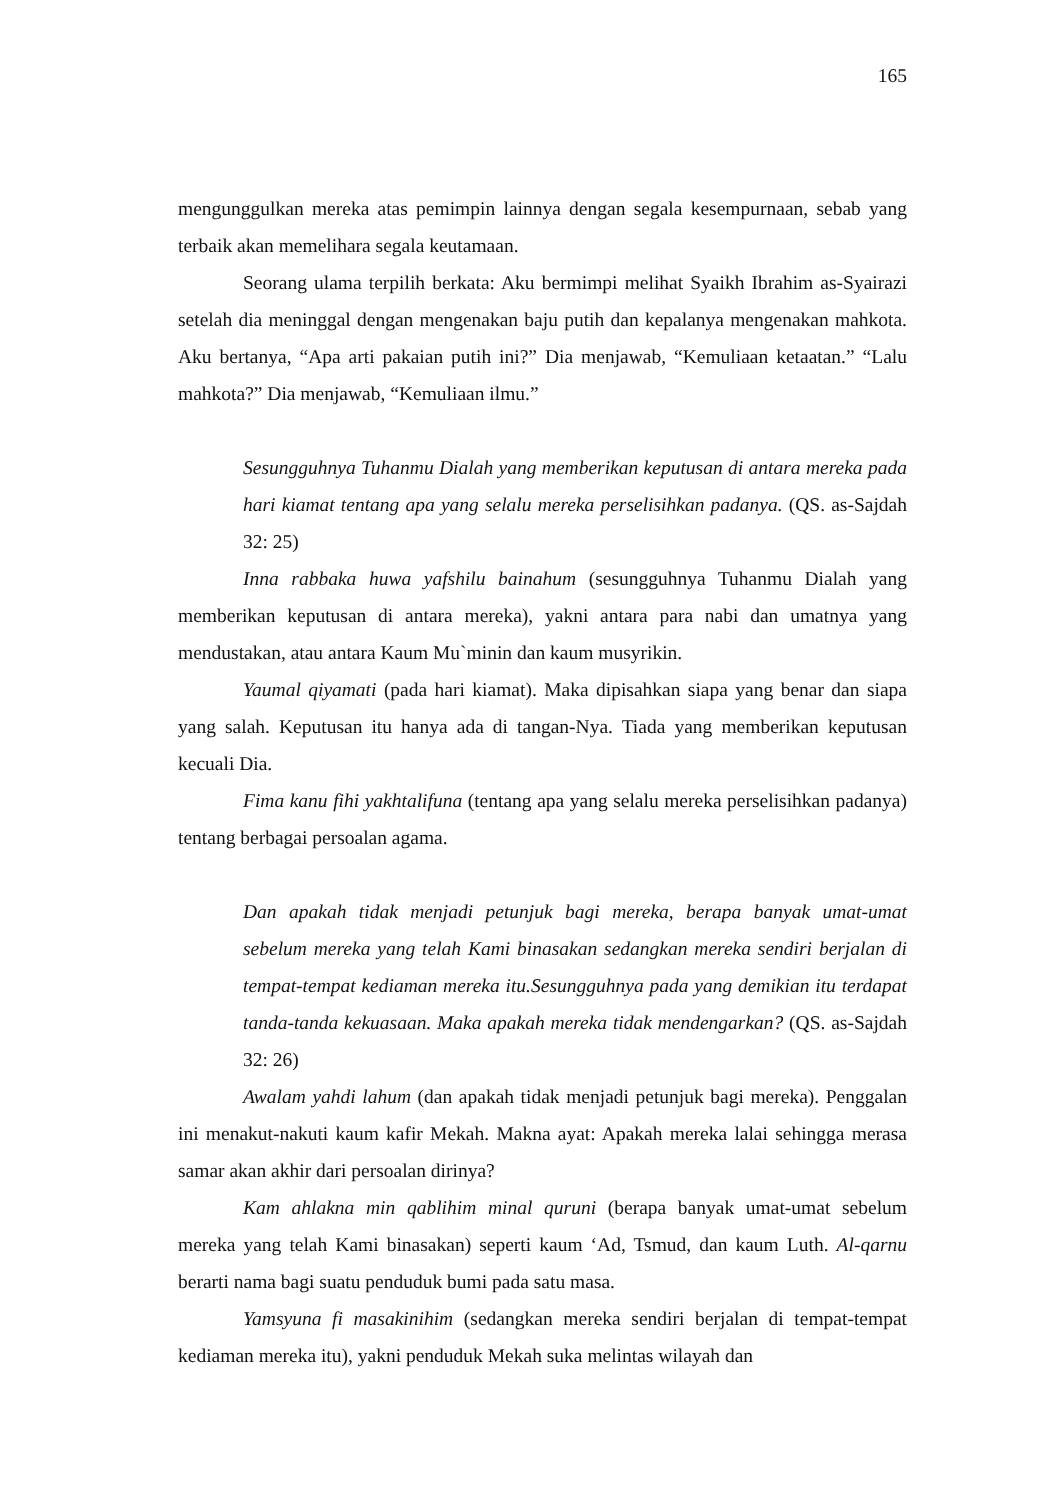165
mengunggulkan mereka atas pemimpin lainnya dengan segala kesempurnaan, sebab yang terbaik akan memelihara segala keutamaan.
Seorang ulama terpilih berkata: Aku bermimpi melihat Syaikh Ibrahim as-Syairazi setelah dia meninggal dengan mengenakan baju putih dan kepalanya mengenakan mahkota. Aku bertanya, “Apa arti pakaian putih ini?” Dia menjawab, “Kemuliaan ketaatan.” “Lalu mahkota?” Dia menjawab, “Kemuliaan ilmu.”
Sesungguhnya Tuhanmu Dialah yang memberikan keputusan di antara mereka pada hari kiamat tentang apa yang selalu mereka perselisihkan padanya. (QS. as-Sajdah 32: 25)
Inna rabbaka huwa yafshilu bainahum (sesungguhnya Tuhanmu Dialah yang memberikan keputusan di antara mereka), yakni antara para nabi dan umatnya yang mendustakan, atau antara Kaum Mu`minin dan kaum musyrikin.
Yaumal qiyamati (pada hari kiamat). Maka dipisahkan siapa yang benar dan siapa yang salah. Keputusan itu hanya ada di tangan-Nya. Tiada yang memberikan keputusan kecuali Dia.
Fima kanu fihi yakhtalifuna (tentang apa yang selalu mereka perselisihkan padanya) tentang berbagai persoalan agama.
Dan apakah tidak menjadi petunjuk bagi mereka, berapa banyak umat-umat sebelum mereka yang telah Kami binasakan sedangkan mereka sendiri berjalan di tempat-tempat kediaman mereka itu.Sesungguhnya pada yang demikian itu terdapat tanda-tanda kekuasaan. Maka apakah mereka tidak mendengarkan? (QS. as-Sajdah 32: 26)
Awalam yahdi lahum (dan apakah tidak menjadi petunjuk bagi mereka). Penggalan ini menakut-nakuti kaum kafir Mekah. Makna ayat: Apakah mereka lalai sehingga merasa samar akan akhir dari persoalan dirinya?
Kam ahlakna min qablihim minal quruni (berapa banyak umat-umat sebelum mereka yang telah Kami binasakan) seperti kaum ‘Ad, Tsmud, dan kaum Luth. Al-qarnu berarti nama bagi suatu penduduk bumi pada satu masa.
Yamsyuna fi masakinihim (sedangkan mereka sendiri berjalan di tempat-tempat kediaman mereka itu), yakni penduduk Mekah suka melintas wilayah dan